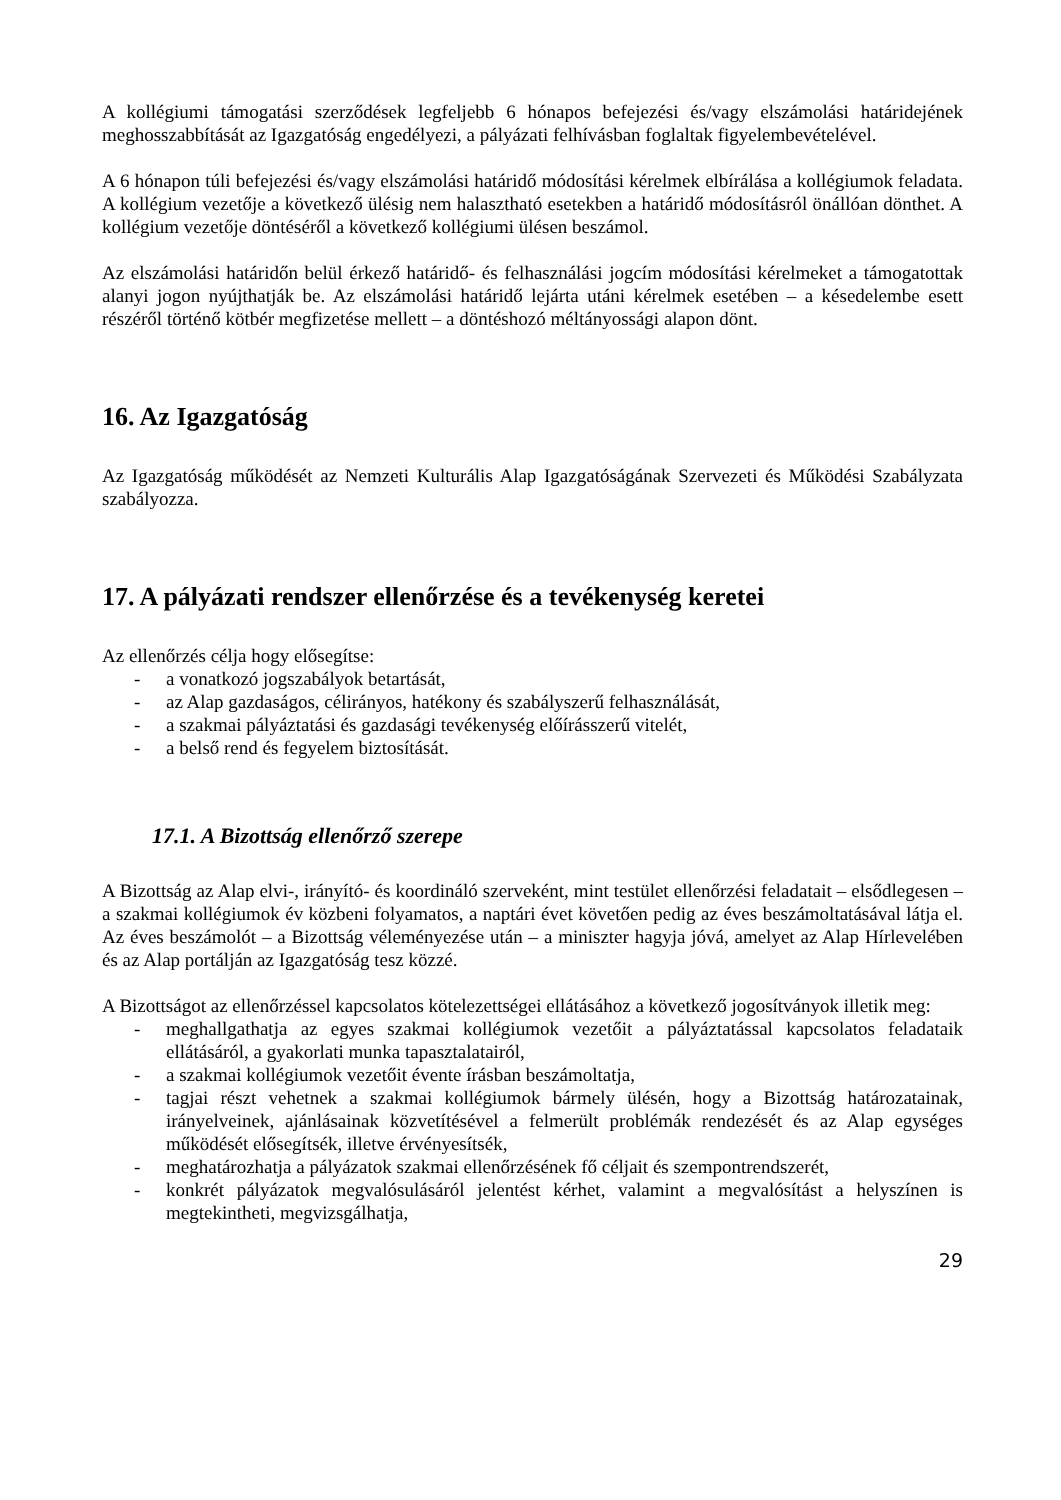A kollégiumi támogatási szerződések legfeljebb 6 hónapos befejezési és/vagy elszámolási határidejének meghosszabbítását az Igazgatóság engedélyezi, a pályázati felhívásban foglaltak figyelembevételével.
A 6 hónapon túli befejezési és/vagy elszámolási határidő módosítási kérelmek elbírálása a kollégiumok feladata. A kollégium vezetője a következő ülésig nem halasztható esetekben a határidő módosításról önállóan dönthet. A kollégium vezetője döntéséről a következő kollégiumi ülésen beszámol.
Az elszámolási határidőn belül érkező határidő- és felhasználási jogcím módosítási kérelmeket a támogatottak alanyi jogon nyújthatják be. Az elszámolási határidő lejárta utáni kérelmek esetében – a késedelembe esett részéről történő kötbér megfizetése mellett – a döntéshozó méltányossági alapon dönt.
16. Az Igazgatóság
Az Igazgatóság működését az Nemzeti Kulturális Alap Igazgatóságának Szervezeti és Működési Szabályzata szabályozza.
17. A pályázati rendszer ellenőrzése és a tevékenység keretei
Az ellenőrzés célja hogy elősegítse:
- a vonatkozó jogszabályok betartását,
- az Alap gazdaságos, célirányos, hatékony és szabályszerű felhasználását,
- a szakmai pályáztatási és gazdasági tevékenység előírásszerű vitelét,
- a belső rend és fegyelem biztosítását.
17.1. A Bizottság ellenőrző szerepe
A Bizottság az Alap elvi-, irányító- és koordináló szerveként, mint testület ellenőrzési feladatait – elsődlegesen – a szakmai kollégiumok év közbeni folyamatos, a naptári évet követően pedig az éves beszámoltatásával látja el. Az éves beszámolót – a Bizottság véleményezése után – a miniszter hagyja jóvá, amelyet az Alap Hírlevelében és az Alap portálján az Igazgatóság tesz közzé.
A Bizottságot az ellenőrzéssel kapcsolatos kötelezettségei ellátásához a következő jogosítványok illetik meg:
- meghallgathatja az egyes szakmai kollégiumok vezetőit a pályáztatással kapcsolatos feladataik ellátásáról, a gyakorlati munka tapasztalatairól,
- a szakmai kollégiumok vezetőit évente írásban beszámoltatja,
- tagjai részt vehetnek a szakmai kollégiumok bármely ülésén, hogy a Bizottság határozatainak, irányelveinek, ajánlásainak közvetítésével a felmerült problémák rendezését és az Alap egységes működését elősegítsék, illetve érvényesítsék,
- meghatározhatja a pályázatok szakmai ellenőrzésének fő céljait és szempontrendszerét,
- konkrét pályázatok megvalósulásáról jelentést kérhet, valamint a megvalósítást a helyszínen is megtekintheti, megvizsgálhatja,
29